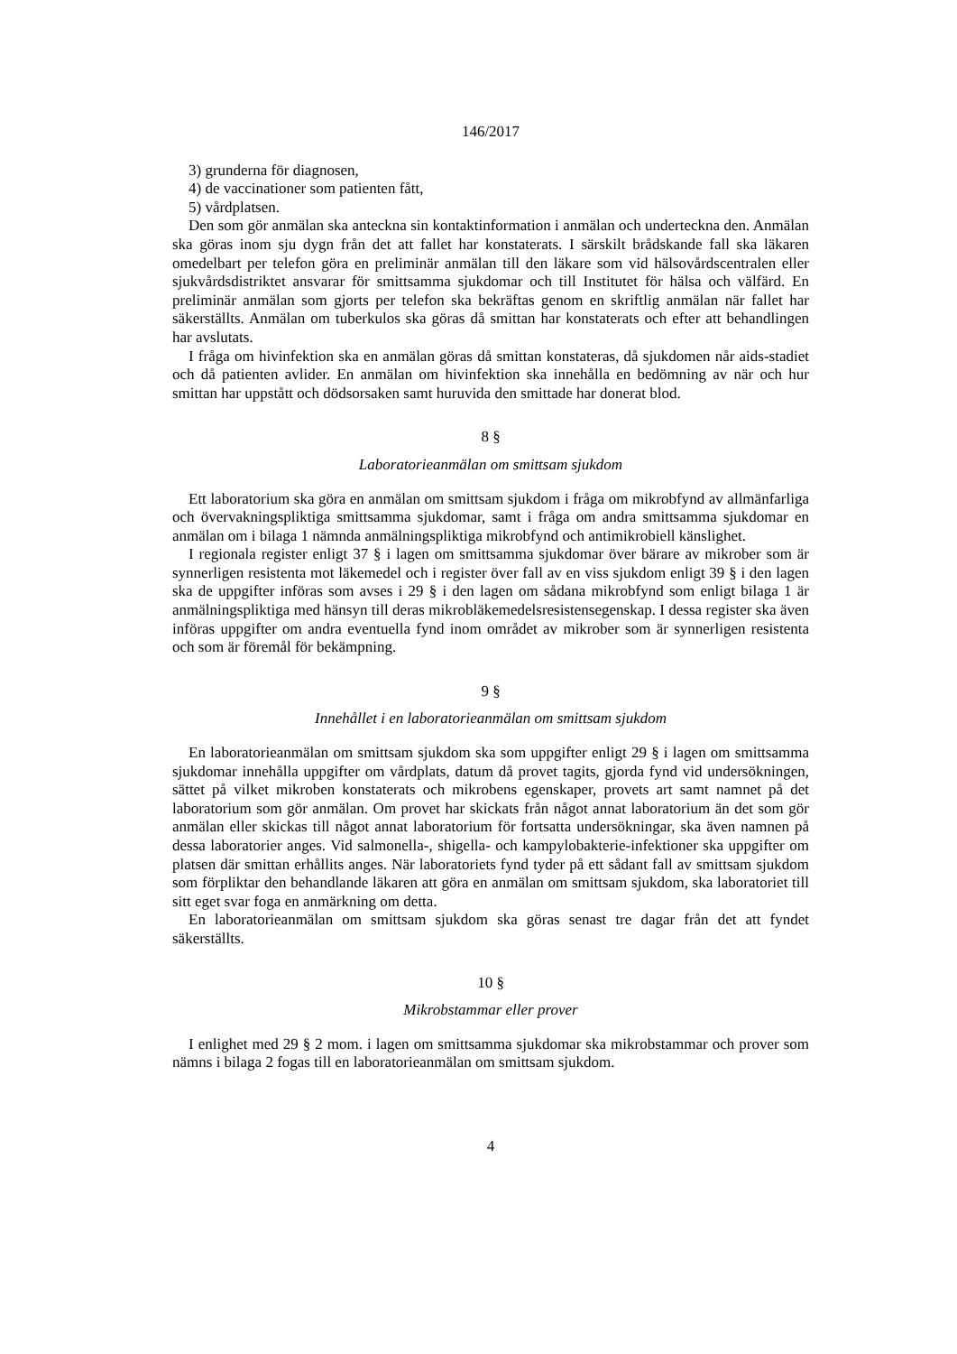146/2017
3) grunderna för diagnosen,
4) de vaccinationer som patienten fått,
5) vårdplatsen.
Den som gör anmälan ska anteckna sin kontaktinformation i anmälan och underteckna den. Anmälan ska göras inom sju dygn från det att fallet har konstaterats. I särskilt brådskande fall ska läkaren omedelbart per telefon göra en preliminär anmälan till den läkare som vid hälsovårdscentralen eller sjukvårdsdistriktet ansvarar för smittsamma sjukdomar och till Institutet för hälsa och välfärd. En preliminär anmälan som gjorts per telefon ska bekräftas genom en skriftlig anmälan när fallet har säkerställts. Anmälan om tuberkulos ska göras då smittan har konstaterats och efter att behandlingen har avslutats.
I fråga om hivinfektion ska en anmälan göras då smittan konstateras, då sjukdomen når aids-stadiet och då patienten avlider. En anmälan om hivinfektion ska innehålla en bedömning av när och hur smittan har uppstått och dödsorsaken samt huruvida den smittade har donerat blod.
8 §
Laboratorieanmälan om smittsam sjukdom
Ett laboratorium ska göra en anmälan om smittsam sjukdom i fråga om mikrobfynd av allmänfarliga och övervakningspliktiga smittsamma sjukdomar, samt i fråga om andra smittsamma sjukdomar en anmälan om i bilaga 1 nämnda anmälningspliktiga mikrobfynd och antimikrobiell känslighet.
I regionala register enligt 37 § i lagen om smittsamma sjukdomar över bärare av mikrober som är synnerligen resistenta mot läkemedel och i register över fall av en viss sjukdom enligt 39 § i den lagen ska de uppgifter införas som avses i 29 § i den lagen om sådana mikrobfynd som enligt bilaga 1 är anmälningspliktiga med hänsyn till deras mikrobläkemedelsresistensegenskap. I dessa register ska även införas uppgifter om andra eventuella fynd inom området av mikrober som är synnerligen resistenta och som är föremål för bekämpning.
9 §
Innehållet i en laboratorieanmälan om smittsam sjukdom
En laboratorieanmälan om smittsam sjukdom ska som uppgifter enligt 29 § i lagen om smittsamma sjukdomar innehålla uppgifter om vårdplats, datum då provet tagits, gjorda fynd vid undersökningen, sättet på vilket mikroben konstaterats och mikrobens egenskaper, provets art samt namnet på det laboratorium som gör anmälan. Om provet har skickats från något annat laboratorium än det som gör anmälan eller skickas till något annat laboratorium för fortsatta undersökningar, ska även namnen på dessa laboratorier anges. Vid salmonella-, shigella- och kampylobakterie-infektioner ska uppgifter om platsen där smittan erhållits anges. När laboratoriets fynd tyder på ett sådant fall av smittsam sjukdom som förpliktar den behandlande läkaren att göra en anmälan om smittsam sjukdom, ska laboratoriet till sitt eget svar foga en anmärkning om detta.
En laboratorieanmälan om smittsam sjukdom ska göras senast tre dagar från det att fyndet säkerställts.
10 §
Mikrobstammar eller prover
I enlighet med 29 § 2 mom. i lagen om smittsamma sjukdomar ska mikrobstammar och prover som nämns i bilaga 2 fogas till en laboratorieanmälan om smittsam sjukdom.
4